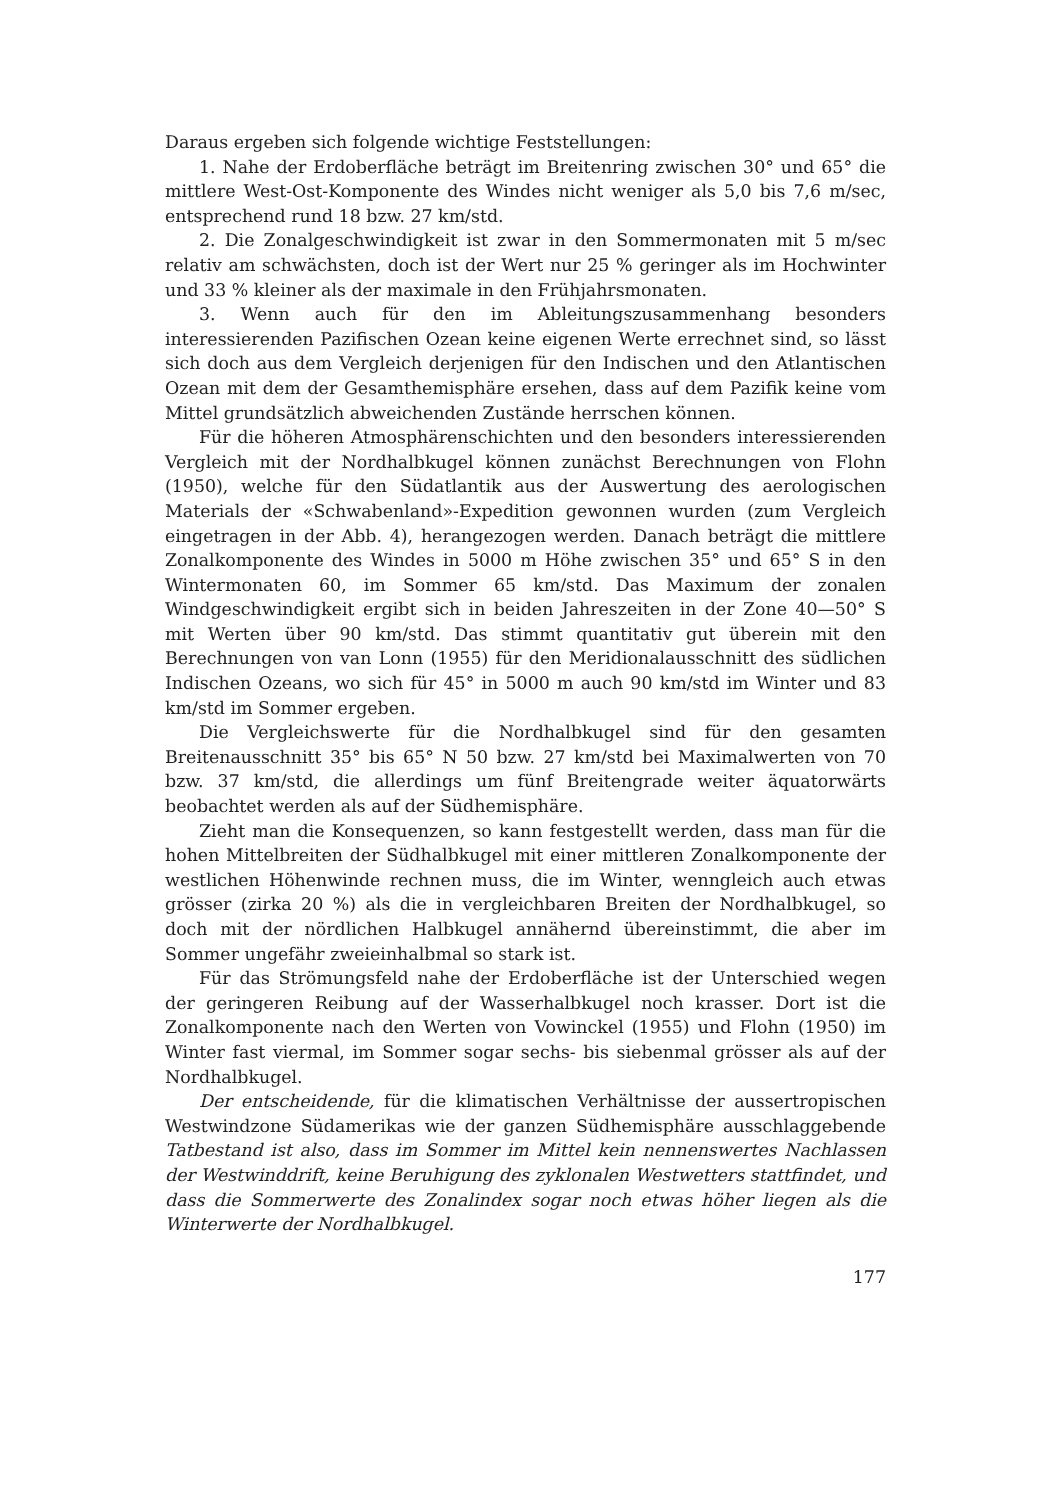Daraus ergeben sich folgende wichtige Feststellungen:
1. Nahe der Erdoberfläche beträgt im Breitenring zwischen 30° und 65° die mittlere West-Ost-Komponente des Windes nicht weniger als 5,0 bis 7,6 m/sec, entsprechend rund 18 bzw. 27 km/std.
2. Die Zonalgeschwindigkeit ist zwar in den Sommermonaten mit 5 m/sec relativ am schwächsten, doch ist der Wert nur 25 % geringer als im Hochwinter und 33 % kleiner als der maximale in den Frühjahrsmonaten.
3. Wenn auch für den im Ableitungszusammenhang besonders interessierenden Pazifischen Ozean keine eigenen Werte errechnet sind, so lässt sich doch aus dem Vergleich derjenigen für den Indischen und den Atlantischen Ozean mit dem der Gesamthemisphäre ersehen, dass auf dem Pazifik keine vom Mittel grundsätzlich abweichenden Zustände herrschen können.
Für die höheren Atmosphärenschichten und den besonders interessierenden Vergleich mit der Nordhalbkugel können zunächst Berechnungen von Flohn (1950), welche für den Südatlantik aus der Auswertung des aerologischen Materials der «Schwabenland»-Expedition gewonnen wurden (zum Vergleich eingetragen in der Abb. 4), herangezogen werden. Danach beträgt die mittlere Zonalkomponente des Windes in 5000 m Höhe zwischen 35° und 65° S in den Wintermonaten 60, im Sommer 65 km/std. Das Maximum der zonalen Windgeschwindigkeit ergibt sich in beiden Jahreszeiten in der Zone 40—50° S mit Werten über 90 km/std. Das stimmt quantitativ gut überein mit den Berechnungen von van Lonn (1955) für den Meridionalausschnitt des südlichen Indischen Ozeans, wo sich für 45° in 5000 m auch 90 km/std im Winter und 83 km/std im Sommer ergeben.
Die Vergleichswerte für die Nordhalbkugel sind für den gesamten Breitenausschnitt 35° bis 65° N 50 bzw. 27 km/std bei Maximalwerten von 70 bzw. 37 km/std, die allerdings um fünf Breitengrade weiter äquatorwärts beobachtet werden als auf der Südhemisphäre.
Zieht man die Konsequenzen, so kann festgestellt werden, dass man für die hohen Mittelbreiten der Südhalbkugel mit einer mittleren Zonalkomponente der westlichen Höhenwinde rechnen muss, die im Winter, wenngleich auch etwas grösser (zirka 20 %) als die in vergleichbaren Breiten der Nordhalbkugel, so doch mit der nördlichen Halbkugel annähernd übereinstimmt, die aber im Sommer ungefähr zweieinhalbmal so stark ist.
Für das Strömungsfeld nahe der Erdoberfläche ist der Unterschied wegen der geringeren Reibung auf der Wasserhalbkugel noch krasser. Dort ist die Zonalkomponente nach den Werten von Vowinckel (1955) und Flohn (1950) im Winter fast viermal, im Sommer sogar sechs- bis siebenmal grösser als auf der Nordhalbkugel.
Der entscheidende, für die klimatischen Verhältnisse der aussertropischen Westwindzone Südamerikas wie der ganzen Südhemisphäre ausschlaggebende Tatbestand ist also, dass im Sommer im Mittel kein nennenswertes Nachlassen der Westwinddrift, keine Beruhigung des zyklonalen Westwetters stattfindet, und dass die Sommerwerte des Zonalindex sogar noch etwas höher liegen als die Winterwerte der Nordhalbkugel.
177